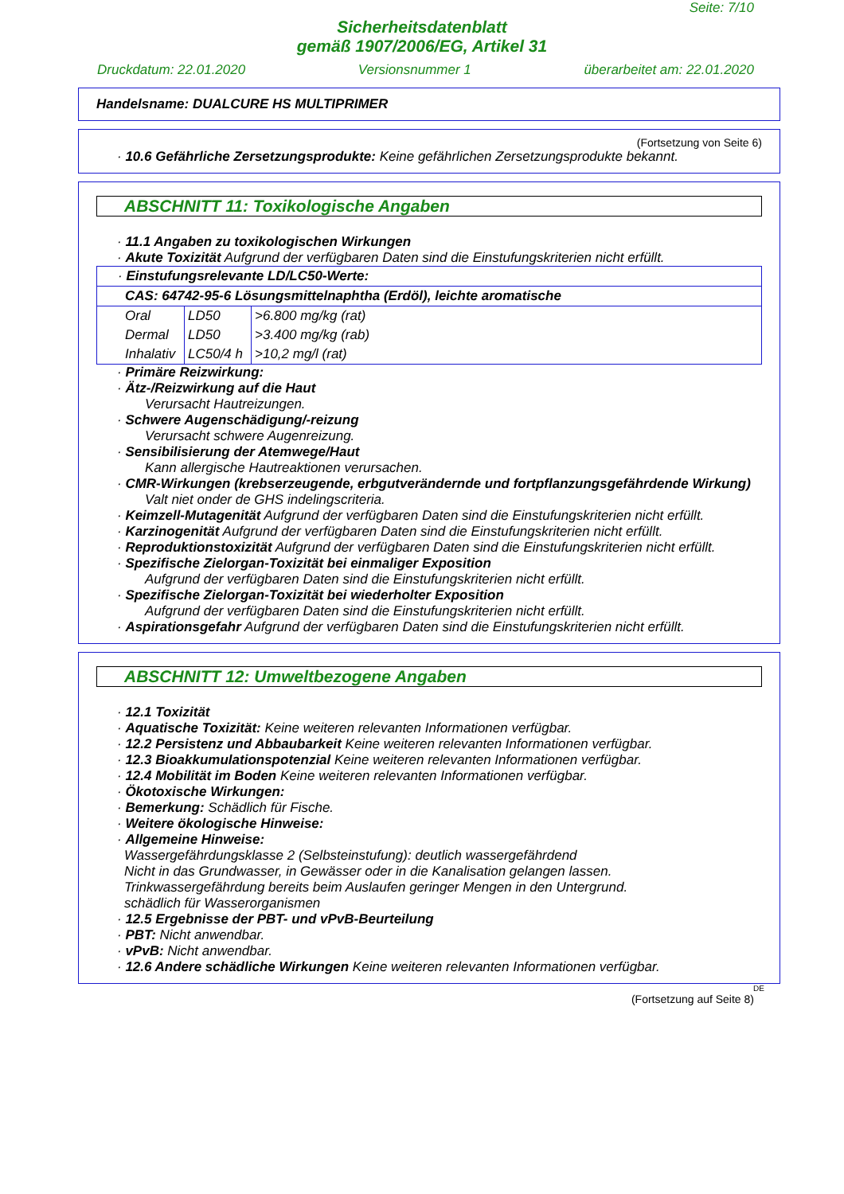Seite: 7/10
Sicherheitsdatenblatt
gemäß 1907/2006/EG, Artikel 31
Druckdatum: 22.01.2020 Versionsnummer 1 überarbeitet am: 22.01.2020
Handelsname: DUALCURE HS MULTIPRIMER
(Fortsetzung von Seite 6)
· 10.6 Gefährliche Zersetzungsprodukte: Keine gefährlichen Zersetzungsprodukte bekannt.
ABSCHNITT 11: Toxikologische Angaben
· 11.1 Angaben zu toxikologischen Wirkungen
· Akute Toxizität Aufgrund der verfügbaren Daten sind die Einstufungskriterien nicht erfüllt.
| · Einstufungsrelevante LD/LC50-Werte: | | |
| CAS: 64742-95-6 Lösungsmittelnaphtha (Erdöl), leichte aromatische | | |
| Oral | LD50 | >6.800 mg/kg (rat) |
| Dermal | LD50 | >3.400 mg/kg (rab) |
| Inhalativ | LC50/4 h | >10,2 mg/l (rat) |
· Primäre Reizwirkung:
· Ätz-/Reizwirkung auf die Haut
Verursacht Hautreizungen.
· Schwere Augenschädigung/-reizung
Verursacht schwere Augenreizung.
· Sensibilisierung der Atemwege/Haut
Kann allergische Hautreaktionen verursachen.
· CMR-Wirkungen (krebserzeugende, erbgutverändernde und fortpflanzungsgefährdende Wirkung)
Valt niet onder de GHS indelingscriteria.
· Keimzell-Mutagenität Aufgrund der verfügbaren Daten sind die Einstufungskriterien nicht erfüllt.
· Karzinogenität Aufgrund der verfügbaren Daten sind die Einstufungskriterien nicht erfüllt.
· Reproduktionstoxizität Aufgrund der verfügbaren Daten sind die Einstufungskriterien nicht erfüllt.
· Spezifische Zielorgan-Toxizität bei einmaliger Exposition
Aufgrund der verfügbaren Daten sind die Einstufungskriterien nicht erfüllt.
· Spezifische Zielorgan-Toxizität bei wiederholter Exposition
Aufgrund der verfügbaren Daten sind die Einstufungskriterien nicht erfüllt.
· Aspirationsgefahr Aufgrund der verfügbaren Daten sind die Einstufungskriterien nicht erfüllt.
ABSCHNITT 12: Umweltbezogene Angaben
· 12.1 Toxizität
· Aquatische Toxizität: Keine weiteren relevanten Informationen verfügbar.
· 12.2 Persistenz und Abbaubarkeit Keine weiteren relevanten Informationen verfügbar.
· 12.3 Bioakkumulationspotenzial Keine weiteren relevanten Informationen verfügbar.
· 12.4 Mobilität im Boden Keine weiteren relevanten Informationen verfügbar.
· Ökotoxische Wirkungen:
· Bemerkung: Schädlich für Fische.
· Weitere ökologische Hinweise:
· Allgemeine Hinweise:
Wassergefährdungsklasse 2 (Selbsteinstufung): deutlich wassergefährdend
Nicht in das Grundwasser, in Gewässer oder in die Kanalisation gelangen lassen.
Trinkwassergefährdung bereits beim Auslaufen geringer Mengen in den Untergrund.
schädlich für Wasserorganismen
· 12.5 Ergebnisse der PBT- und vPvB-Beurteilung
· PBT: Nicht anwendbar.
· vPvB: Nicht anwendbar.
· 12.6 Andere schädliche Wirkungen Keine weiteren relevanten Informationen verfügbar.
DE
(Fortsetzung auf Seite 8)